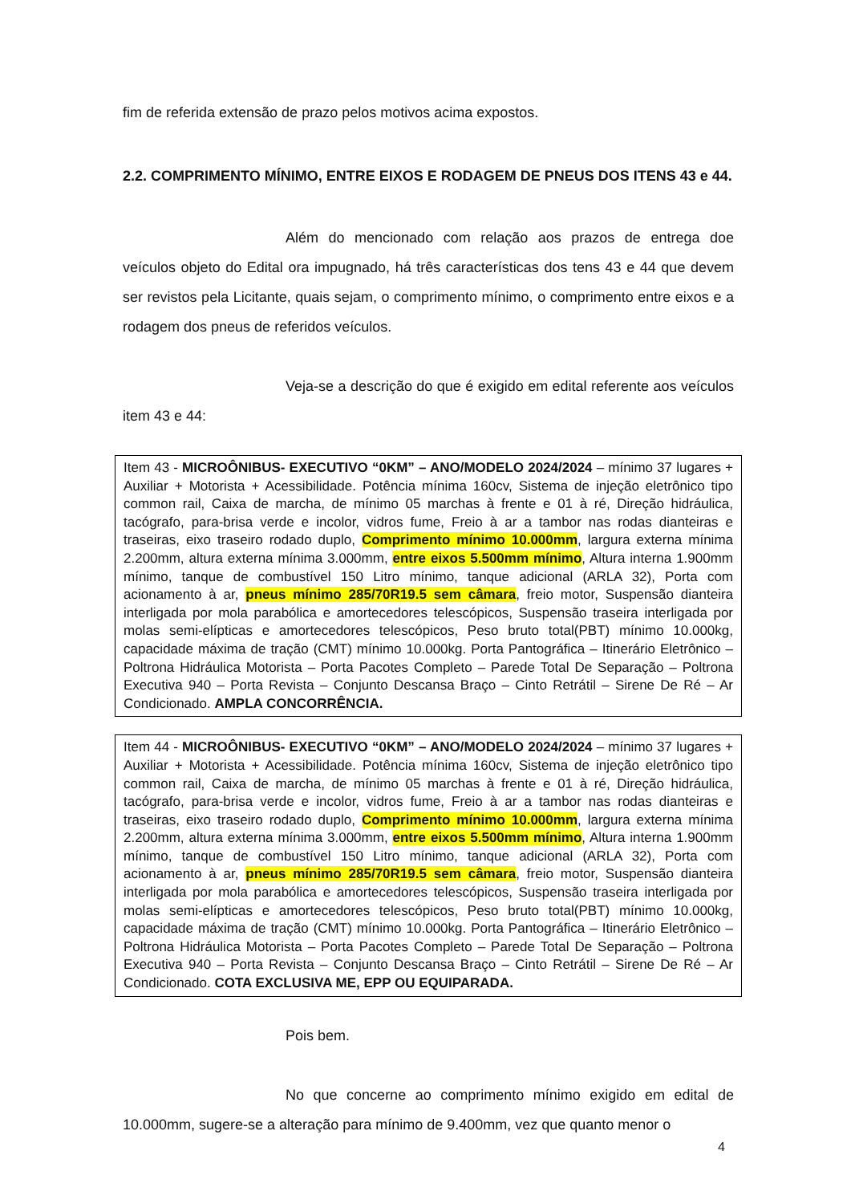fim de referida extensão de prazo pelos motivos acima expostos.
2.2. COMPRIMENTO MÍNIMO, ENTRE EIXOS E RODAGEM DE PNEUS DOS ITENS 43 e 44.
Além do mencionado com relação aos prazos de entrega doe veículos objeto do Edital ora impugnado, há três características dos tens 43 e 44 que devem ser revistos pela Licitante, quais sejam, o comprimento mínimo, o comprimento entre eixos e a rodagem dos pneus de referidos veículos.
Veja-se a descrição do que é exigido em edital referente aos veículos item 43 e 44:
Item 43 - MICROÔNIBUS- EXECUTIVO “0KM” – ANO/MODELO 2024/2024 – mínimo 37 lugares + Auxiliar + Motorista + Acessibilidade. Potência mínima 160cv, Sistema de injeção eletrônico tipo common rail, Caixa de marcha, de mínimo 05 marchas à frente e 01 à ré, Direção hidráulica, tacógrafo, para-brisa verde e incolor, vidros fume, Freio à ar a tambor nas rodas dianteiras e traseiras, eixo traseiro rodado duplo, Comprimento mínimo 10.000mm, largura externa mínima 2.200mm, altura externa mínima 3.000mm, entre eixos 5.500mm mínimo, Altura interna 1.900mm mínimo, tanque de combustível 150 Litro mínimo, tanque adicional (ARLA 32), Porta com acionamento à ar, pneus mínimo 285/70R19.5 sem câmara, freio motor, Suspensão dianteira interligada por mola parabólica e amortecedores telescópicos, Suspensão traseira interligada por molas semi-elípticas e amortecedores telescópicos, Peso bruto total(PBT) mínimo 10.000kg, capacidade máxima de tração (CMT) mínimo 10.000kg. Porta Pantográfica – Itinerário Eletrônico – Poltrona Hidráulica Motorista – Porta Pacotes Completo – Parede Total De Separação – Poltrona Executiva 940 – Porta Revista – Conjunto Descansa Braço – Cinto Retrátil – Sirene De Ré – Ar Condicionado. AMPLA CONCORRÊNCIA.
Item 44 - MICROÔNIBUS- EXECUTIVO “0KM” – ANO/MODELO 2024/2024 – mínimo 37 lugares + Auxiliar + Motorista + Acessibilidade. Potência mínima 160cv, Sistema de injeção eletrônico tipo common rail, Caixa de marcha, de mínimo 05 marchas à frente e 01 à ré, Direção hidráulica, tacógrafo, para-brisa verde e incolor, vidros fume, Freio à ar a tambor nas rodas dianteiras e traseiras, eixo traseiro rodado duplo, Comprimento mínimo 10.000mm, largura externa mínima 2.200mm, altura externa mínima 3.000mm, entre eixos 5.500mm mínimo, Altura interna 1.900mm mínimo, tanque de combustível 150 Litro mínimo, tanque adicional (ARLA 32), Porta com acionamento à ar, pneus mínimo 285/70R19.5 sem câmara, freio motor, Suspensão dianteira interligada por mola parabólica e amortecedores telescópicos, Suspensão traseira interligada por molas semi-elípticas e amortecedores telescópicos, Peso bruto total(PBT) mínimo 10.000kg, capacidade máxima de tração (CMT) mínimo 10.000kg. Porta Pantográfica – Itinerário Eletrônico – Poltrona Hidráulica Motorista – Porta Pacotes Completo – Parede Total De Separação – Poltrona Executiva 940 – Porta Revista – Conjunto Descansa Braço – Cinto Retrátil – Sirene De Ré – Ar Condicionado. COTA EXCLUSIVA ME, EPP OU EQUIPARADA.
Pois bem.
No que concerne ao comprimento mínimo exigido em edital de 10.000mm, sugere-se a alteração para mínimo de 9.400mm, vez que quanto menor o
4